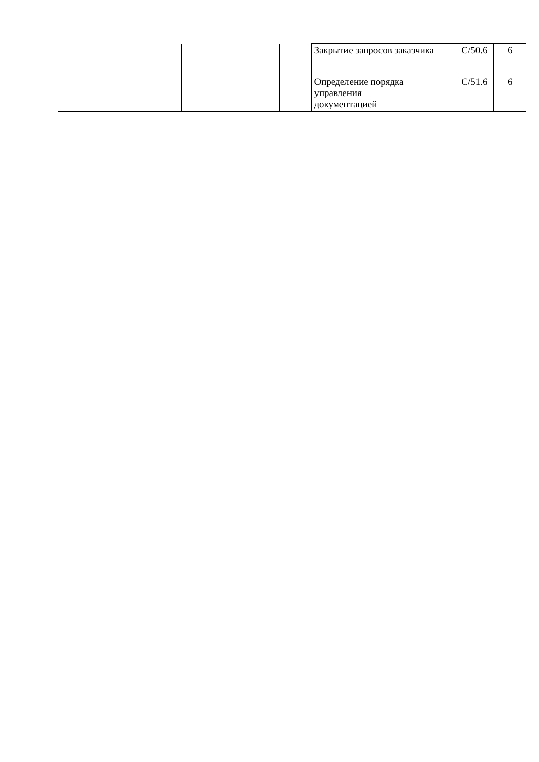| | | | | Закрытие запросов заказчика | C/50.6 | 6 |
| | | | | Определение порядка управления документацией | C/51.6 | 6 |